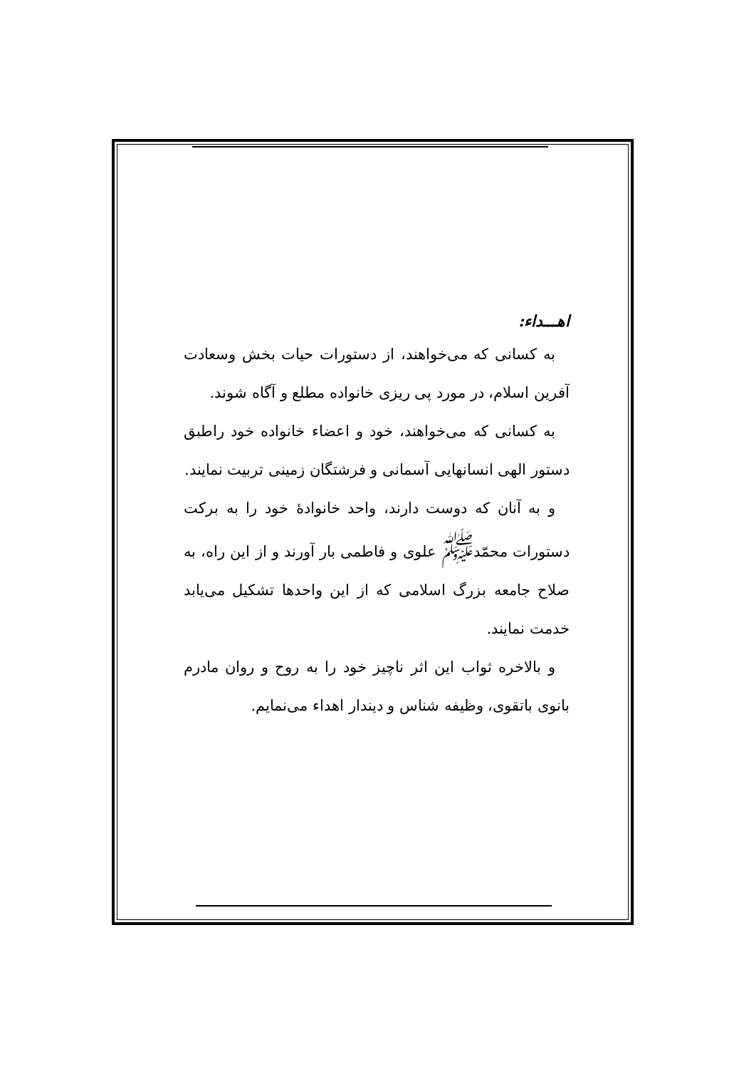اهـــداء:
به کسانی که می‌خواهند، از دستورات حیات بخش وسعادت آفرین اسلام، در مورد پی ریزی خانواده مطلع و آگاه شوند.
به کسانی که می‌خواهند، خود و اعضاء خانواده خود راطبق دستور الهی انسانهایی آسمانی و فرشتگان زمینی تربیت نمایند.
و به آنان که دوست دارند، واحد خانوادهٔ خود را به برکت دستورات محمّد<sup>ﷺ</sup> علوی و فاطمی بار آورند و از این راه، به صلاح جامعه بزرگ اسلامی که از این واحدها تشکیل می‌یابد خدمت نمایند.
و بالاخره ثواب این اثر ناچیز خود را به روح و روان مادرم بانوی باتقوی، وظیفه شناس و دیندار اهداء می‌نمایم.